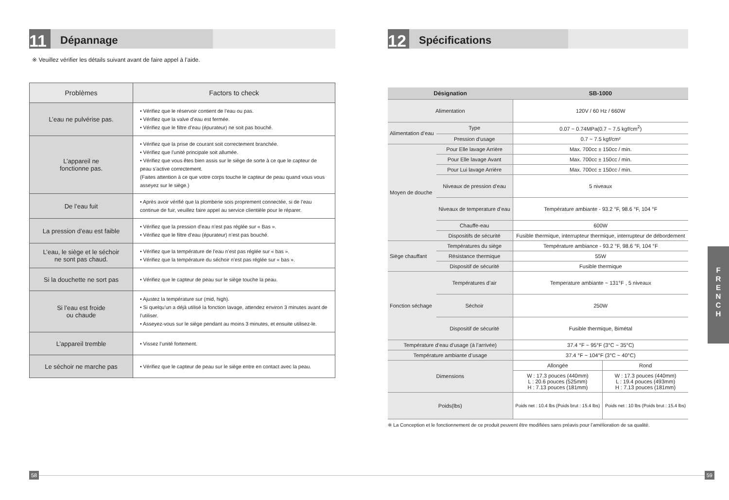11
Dépannage
※ Veuillez vérifier les détails suivant avant de faire appel à l’aide.
| Problèmes | Factors to check |
| --- | --- |
| L’eau ne pulvérise pas. | • Vérifiez que le réservoir contient de l’eau ou pas. • Vérifiez que la valve d’eau est fermée. • Vérifiez que le filtre d’eau (épurateur) ne soit pas bouché. |
| L’appareil ne fonctionne pas. | • Vérifiez que la prise de courant soit correctement branchée. • Vérifiez que l’unité principale soit allumée. • Vérifiez que vous êtes bien assis sur le siège de sorte à ce que le capteur de peau s’active correctement. (Faites attention à ce que votre corps touche le capteur de peau quand vous vous asseyez sur le siège.) |
| De l’eau fuit | • Après avoir vérifié que la plomberie sois proprement connectée, si de l’eau continue de fuir, veuillez faire appel au service clientièle pour le réparer. |
| La pression d’eau est faible | • Vérifiez que la pression d’eau n’est pas réglée sur « Bas ». • Vérifiez que le filtre d’eau (épurateur) n’est pas bouché. |
| L’eau, le siège et le séchoir ne sont pas chaud. | • Vérifiez que la température de l’eau n’est pas réglée sur « bas ». • Vérifiez que la température du séchoir n’est pas réglée sur « bas ». |
| Si la douchette ne sort pas | • Vérifiez que le capteur de peau sur le siège touche la peau. |
| Si l’eau est froide ou chaude | • Ajustez la température sur (mid, high). • Si quelqu’un a déjà utilisé la fonction lavage, attendez environ 3 minutes avant de l’utiliser. • Asseyez-vous sur le siège pendant au moins 3 minutes, et ensuite utilisez-le. |
| L’appareil tremble | • Vissez l’unité fortement. |
| Le séchoir ne marche pas | • Vérifiez que le capteur de peau sur le siège entre en contact avec la peau. |
12
Spécifications
| Désignation | | SB-1000 | |
| --- | --- | --- | --- |
| Alimentation | | 120V / 60 Hz / 660W | |
| Alimentation d’eau | Type | 0.07 ~ 0.74MPa(0.7 ~ 7.5 kgf/cm<sup>2</sup>) | |
| | Pression d’usage | 0.7 ~ 7.5 kgf/cm² | |
| Moyen de douche | Pour Elle lavage Arrière | Max. 700cc ± 150cc / min. | |
| | Pour Elle lavage Avant | Max. 700cc ± 150cc / min. | |
| | Pour Lui lavage Arrière | Max. 700cc ± 150cc / min. | |
| | Niveaux de pression d’eau | 5 niveaux | |
| | Niveaux de temperature d’eau | Température ambiante - 93.2 °F, 98.6 °F, 104 °F | |
| | Chauffe-eau | 600W | |
| | Dispositifs de sécurité | Fusible thermique, interrupteur thermique, interrupteur de débordement | |
| Siège chauffant | Températures du siège | Température ambiance - 93.2 °F, 98.6 °F, 104 °F | |
| | Résistance thermique | 55W | |
| | Dispositif de sécurité | Fusible thermique | |
| Fonction séchage | Températures d’air | Temperature ambiante ~ 131°F , 5 niveaux | |
| | Séchoir | 250W | |
| | Dispositif de sécurité | Fusible thermique, Bimétal | |
| Température d’eau d’usage (à l’arrivée) | | 37.4 °F ~ 95°F (3°C ~ 35°C) | |
| Température ambiante d’usage | | 37.4 °F ~ 104°F (3°C ~ 40°C) | |
| Dimensions | | Allongée | Rond |
| | | W : 17.3 pouces (440mm) L : 20.6 pouces (525mm) H : 7.13 pouces (181mm) | W : 17.3 pouces (440mm) L : 19.4 pouces (493mm) H : 7.13 pouces (181mm) |
| Poids(lbs) | | Poids net : 10.4 lbs (Poids brut : 15.4 lbs) | Poids net : 10 lbs (Poids brut : 15.4 lbs) |
※ La Conception et le fonctionnement de ce produit peuvent être modifiées sans préavis pour l’amélioration de sa qualité.
F
R
E
N
C
H
58 59